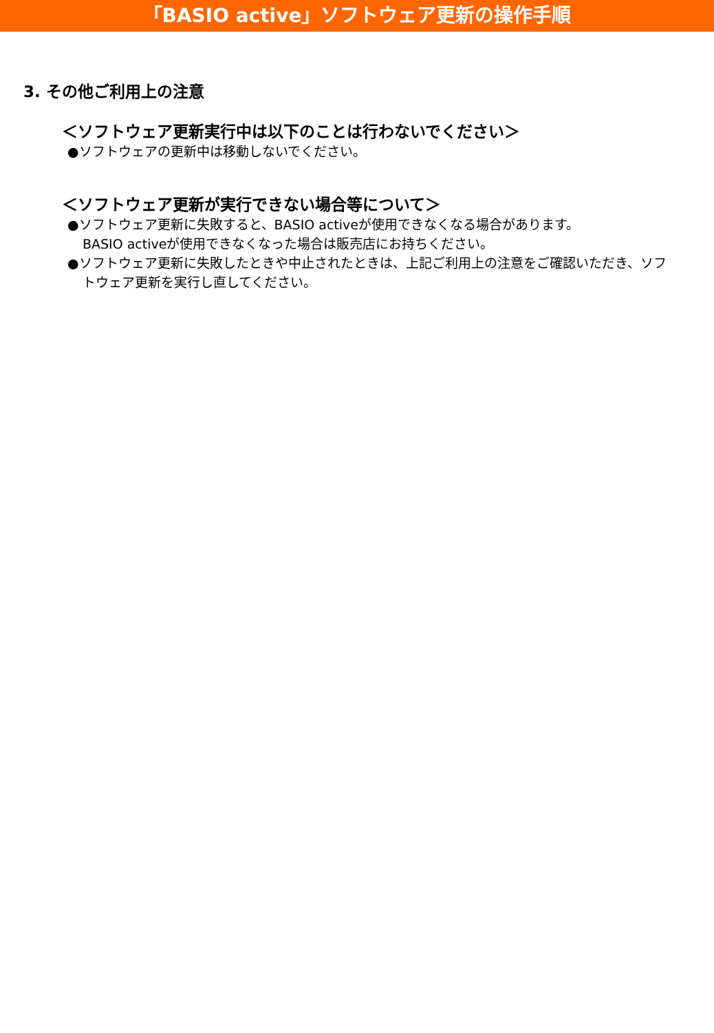「BASIO active」ソフトウェア更新の操作手順
3. その他ご利用上の注意
＜ソフトウェア更新実行中は以下のことは行わないでください＞
●ソフトウェアの更新中は移動しないでください。
＜ソフトウェア更新が実行できない場合等について＞
●ソフトウェア更新に失敗すると、BASIO activeが使用できなくなる場合があります。
BASIO activeが使用できなくなった場合は販売店にお持ちください。
●ソフトウェア更新に失敗したときや中止されたときは、上記ご利用上の注意をご確認いただき、ソフトウェア更新を実行し直してください。